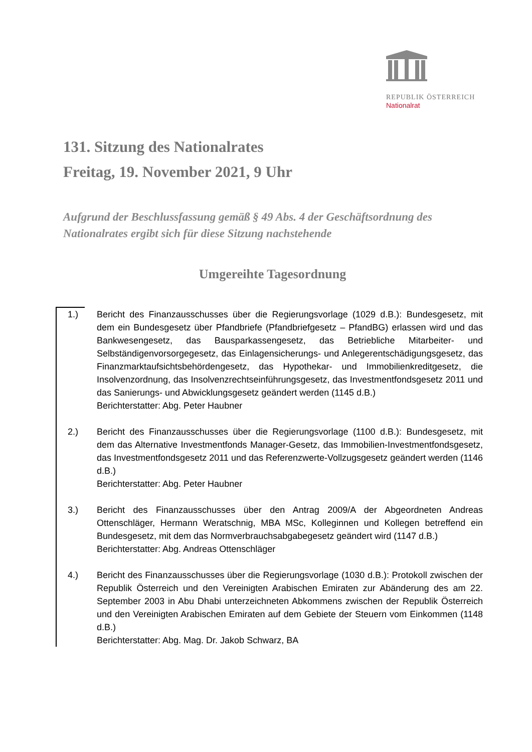REPUBLIK ÖSTERREICH
Nationalrat
131. Sitzung des Nationalrates
Freitag, 19. November 2021, 9 Uhr
Aufgrund der Beschlussfassung gemäß § 49 Abs. 4 der Geschäftsordnung des Nationalrates ergibt sich für diese Sitzung nachstehende
Umgereihte Tagesordnung
1.) Bericht des Finanzausschusses über die Regierungsvorlage (1029 d.B.): Bundesgesetz, mit dem ein Bundesgesetz über Pfandbriefe (Pfandbriefgesetz – PfandBG) erlassen wird und das Bankwesengesetz, das Bausparkassengesetz, das Betriebliche Mitarbeiter- und Selbständigenvorsorgegesetz, das Einlagensicherungs- und Anlegerentschädigungsgesetz, das Finanzmarktaufsichtsbehördengesetz, das Hypothekar- und Immobilienkreditgesetz, die Insolvenzordnung, das Insolvenzrechtseinführungsgesetz, das Investmentfondsgesetz 2011 und das Sanierungs- und Abwicklungsgesetz geändert werden (1145 d.B.)
Berichterstatter: Abg. Peter Haubner
2.) Bericht des Finanzausschusses über die Regierungsvorlage (1100 d.B.): Bundesgesetz, mit dem das Alternative Investmentfonds Manager-Gesetz, das Immobilien-Investmentfondsgesetz, das Investmentfondsgesetz 2011 und das Referenzwerte-Vollzugsgesetz geändert werden (1146 d.B.)
Berichterstatter: Abg. Peter Haubner
3.) Bericht des Finanzausschusses über den Antrag 2009/A der Abgeordneten Andreas Ottenschläger, Hermann Weratschnig, MBA MSc, Kolleginnen und Kollegen betreffend ein Bundesgesetz, mit dem das Normverbrauchsabgabegesetz geändert wird (1147 d.B.)
Berichterstatter: Abg. Andreas Ottenschläger
4.) Bericht des Finanzausschusses über die Regierungsvorlage (1030 d.B.): Protokoll zwischen der Republik Österreich und den Vereinigten Arabischen Emiraten zur Abänderung des am 22. September 2003 in Abu Dhabi unterzeichneten Abkommens zwischen der Republik Österreich und den Vereinigten Arabischen Emiraten auf dem Gebiete der Steuern vom Einkommen (1148 d.B.)
Berichterstatter: Abg. Mag. Dr. Jakob Schwarz, BA